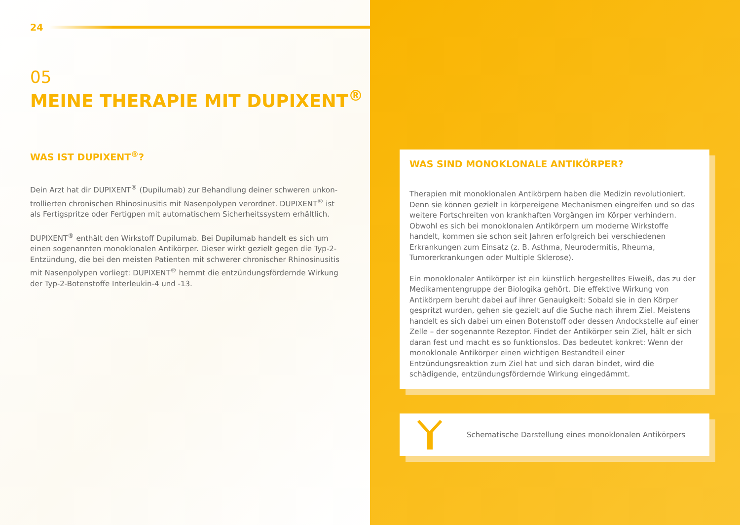24
05
MEINE THERAPIE MIT DUPIXENT<sup>®</sup>
WAS IST DUPIXENT<sup>®</sup>?
Dein Arzt hat dir DUPIXENT<sup>®</sup> (Dupilumab) zur Behandlung deiner schweren unkon­trollierten chronischen Rhinosinusitis mit Nasenpolypen verordnet. DUPIXENT<sup>®</sup> ist als Fertigspritze oder Fertigpen mit automatischem Sicherheitssystem erhältlich.
DUPIXENT<sup>®</sup> enthält den Wirkstoff Dupilumab. Bei Dupilumab handelt es sich um einen sogenannten monoklonalen Antikörper. Dieser wirkt gezielt gegen die Typ-2-Ent­zündung, die bei den meisten Patienten mit schwerer chronischer Rhinosinusitis mit Nasenpolypen vorliegt: DUPIXENT<sup>®</sup> hemmt die entzündungsfördernde Wirkung der Typ-2-Botenstoffe Interleukin-4 und -13.
WAS SIND MONOKLONALE ANTIKÖRPER?
Therapien mit monoklonalen Antikörpern haben die Medizin revolutioniert. Denn sie können gezielt in körpereigene Mechanismen eingreifen und so das weitere Fortschreiten von krankhaften Vorgängen im Körper verhindern. Obwohl es sich bei monoklonalen Antikörpern um moderne Wirkstoffe handelt, kommen sie schon seit Jahren erfolgreich bei verschiedenen Erkrankungen zum Einsatz (z. B. Asthma, Neurodermitis, Rheuma, Tumorerkrankungen oder Multiple Sklerose).
Ein monoklonaler Antikörper ist ein künstlich hergestelltes Eiweiß, das zu der Medikamentengruppe der Biologika gehört. Die effektive Wirkung von Antikörpern beruht dabei auf ihrer Genauigkeit: Sobald sie in den Körper gespritzt wurden, gehen sie gezielt auf die Suche nach ihrem Ziel. Meistens handelt es sich dabei um einen Botenstoff oder dessen Andockstelle auf einer Zelle – der sogenannte Rezeptor. Findet der Antikörper sein Ziel, hält er sich daran fest und macht es so funktionslos. Das bedeutet konkret: Wenn der monoklonale Antikörper einen wichtigen Bestandteil einer Entzündungsreaktion zum Ziel hat und sich daran bindet, wird die schädigende, entzündungsfördernde Wirkung eingedämmt.
Schematische Darstellung eines monoklonalen Antikörpers